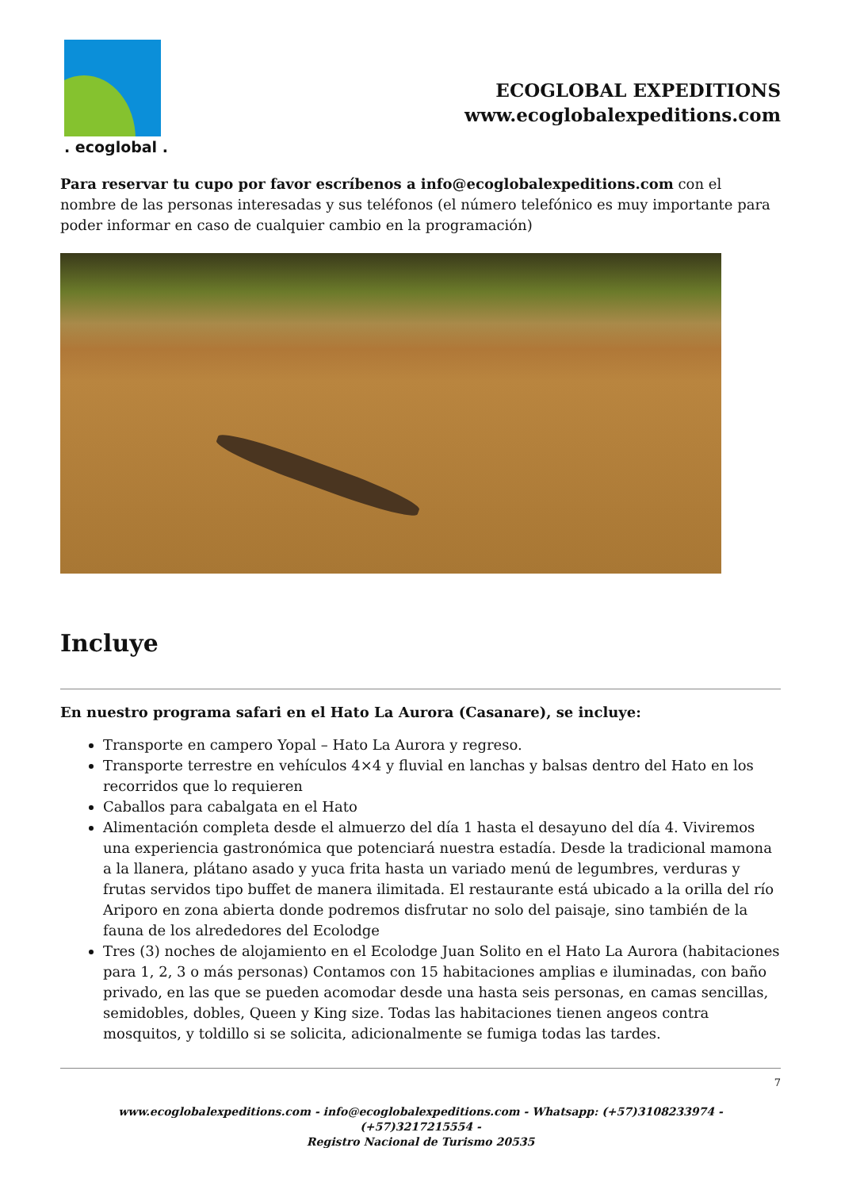. ecoglobal .
ECOGLOBAL EXPEDITIONS
www.ecoglobalexpeditions.com
Para reservar tu cupo por favor escríbenos a info@ecoglobalexpeditions.com con el nombre de las personas interesadas y sus teléfonos (el número telefónico es muy importante para poder informar en caso de cualquier cambio en la programación)
Incluye
En nuestro programa safari en el Hato La Aurora (Casanare), se incluye:
Transporte en campero Yopal – Hato La Aurora y regreso.
Transporte terrestre en vehículos 4×4 y fluvial en lanchas y balsas dentro del Hato en los recorridos que lo requieren
Caballos para cabalgata en el Hato
Alimentación completa desde el almuerzo del día 1 hasta el desayuno del día 4. Viviremos una experiencia gastronómica que potenciará nuestra estadía. Desde la tradicional mamona a la llanera, plátano asado y yuca frita hasta un variado menú de legumbres, verduras y frutas servidos tipo buffet de manera ilimitada. El restaurante está ubicado a la orilla del río Ariporo en zona abierta donde podremos disfrutar no solo del paisaje, sino también de la fauna de los alrededores del Ecolodge
Tres (3) noches de alojamiento en el Ecolodge Juan Solito en el Hato La Aurora (habitaciones para 1, 2, 3 o más personas) Contamos con 15 habitaciones amplias e iluminadas, con baño privado, en las que se pueden acomodar desde una hasta seis personas, en camas sencillas, semidobles, dobles, Queen y King size. Todas las habitaciones tienen angeos contra mosquitos, y toldillo si se solicita, adicionalmente se fumiga todas las tardes.
7
www.ecoglobalexpeditions.com - info@ecoglobalexpeditions.com - Whatsapp: (+57)3108233974 - (+57)3217215554 -
Registro Nacional de Turismo 20535